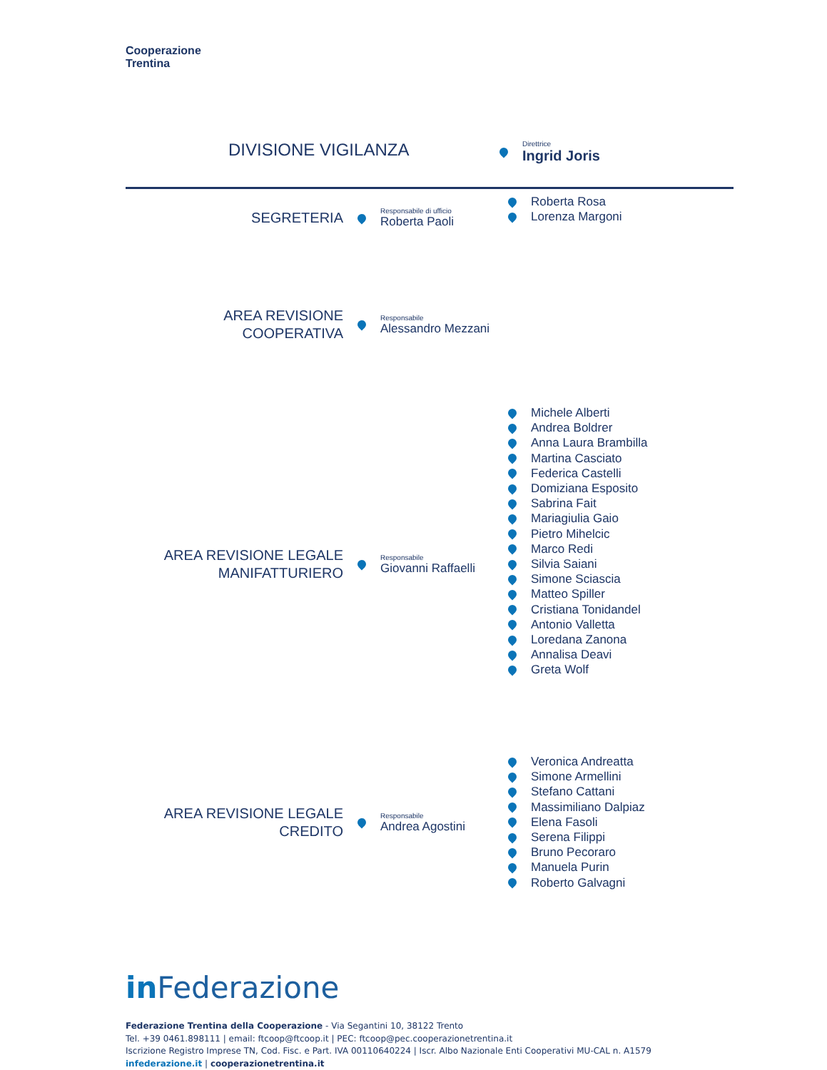Cooperazione
Trentina
DIVISIONE VIGILANZA Direttrice
Ingrid Joris
SEGRETERIA
Responsabile di ufficio
Roberta Paoli
Roberta Rosa
Lorenza Margoni
AREA REVISIONE
COOPERATIVA
Responsabile
Alessandro Mezzani
Michele Alberti
Andrea Boldrer
Anna Laura Brambilla
Martina Casciato
Federica Castelli
Domiziana Esposito
Sabrina Fait
Mariagiulia Gaio
Pietro Mihelcic
Marco Redi
Silvia Saiani
Simone Sciascia
Matteo Spiller
Cristiana Tonidandel
Antonio Valletta
Loredana Zanona
Annalisa Deavi
Greta Wolf
AREA REVISIONE LEGALE
MANIFATTURIERO
Responsabile
Giovanni Raffaelli
Veronica Andreatta
Simone Armellini
Stefano Cattani
Massimiliano Dalpiaz
Elena Fasoli
Serena Filippi
Bruno Pecoraro
Manuela Purin
Roberto Galvagni
AREA REVISIONE LEGALE
CREDITO
Responsabile
Andrea Agostini
in Federazione
Federazione Trentina della Cooperazione - Via Segantini 10, 38122 Trento
Tel. +39 0461.898111 | email: ftcoop@ftcoop.it | PEC: ftcoop@pec.cooperazionetrentina.it
Iscrizione Registro Imprese TN, Cod. Fisc. e Part. IVA 00110640224 | Iscr. Albo Nazionale Enti Cooperativi MU-CAL n. A1579
infederazione.it | cooperazionetrentina.it